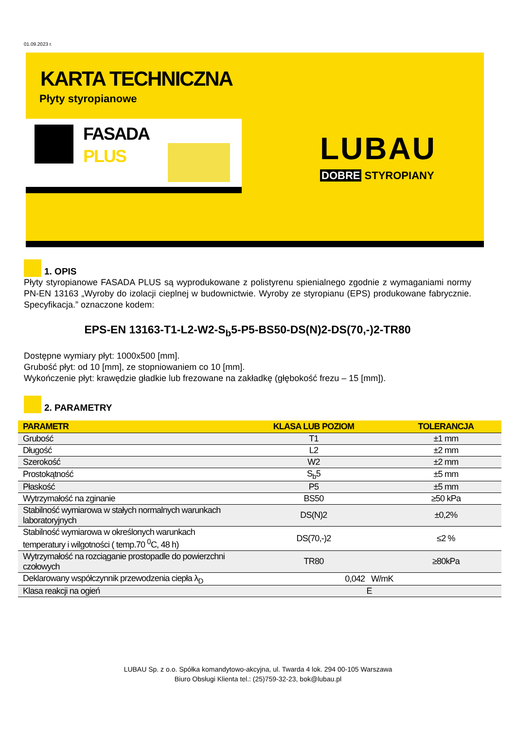01.09.2023 r.
KARTA TECHNICZNA
Płyty styropianowe
FASADA
PLUS
LUBAU
DOBRE STYROPIANY
1. OPIS
Płyty styropianowe FASADA PLUS są wyprodukowane z polistyrenu spienialnego zgodnie z wymaganiami normy PN-EN 13163 „Wyroby do izolacji cieplnej w budownictwie. Wyroby ze styropianu (EPS) produkowane fabrycznie. Specyfikacja.” oznaczone kodem:
EPS-EN 13163-T1-L2-W2-S<sub>b</sub>5-P5-BS50-DS(N)2-DS(70,-)2-TR80
Dostępne wymiary płyt: 1000x500 [mm].
Grubość płyt: od 10 [mm], ze stopniowaniem co 10 [mm].
Wykończenie płyt: krawędzie gładkie lub frezowane na zakładkę (głębokość frezu – 15 [mm]).
2. PARAMETRY
| PARAMETR | KLASA LUB POZIOM | TOLERANCJA |
| --- | --- | --- |
| Grubość | T1 | ±1 mm |
| Długość | L2 | ±2 mm |
| Szerokość | W2 | ±2 mm |
| Prostokątność | S<sub>b</sub>5 | ±5 mm |
| Płaskość | P5 | ±5 mm |
| Wytrzymałość na zginanie | BS50 | ≥50 kPa |
| Stabilność wymiarowa w stałych normalnych warunkach laboratoryjnych | DS(N)2 | ±0,2% |
| Stabilność wymiarowa w określonych warunkach temperatury i wilgotności ( temp.70 <sup>0</sup>C, 48 h) | DS(70,-)2 | ≤2 % |
| Wytrzymałość na rozciąganie prostopadle do powierzchni czołowych | TR80 | ≥80kPa |
| Deklarowany współczynnik przewodzenia ciepła λ<sub>D</sub> | 0,042 W/mK | |
| Klasa reakcji na ogień | E | |
LUBAU Sp. z o.o. Spółka komandytowo-akcyjna, ul. Twarda 4 lok. 294 00-105 Warszawa
Biuro Obsługi Klienta tel.: (25)759-32-23, bok@lubau.pl